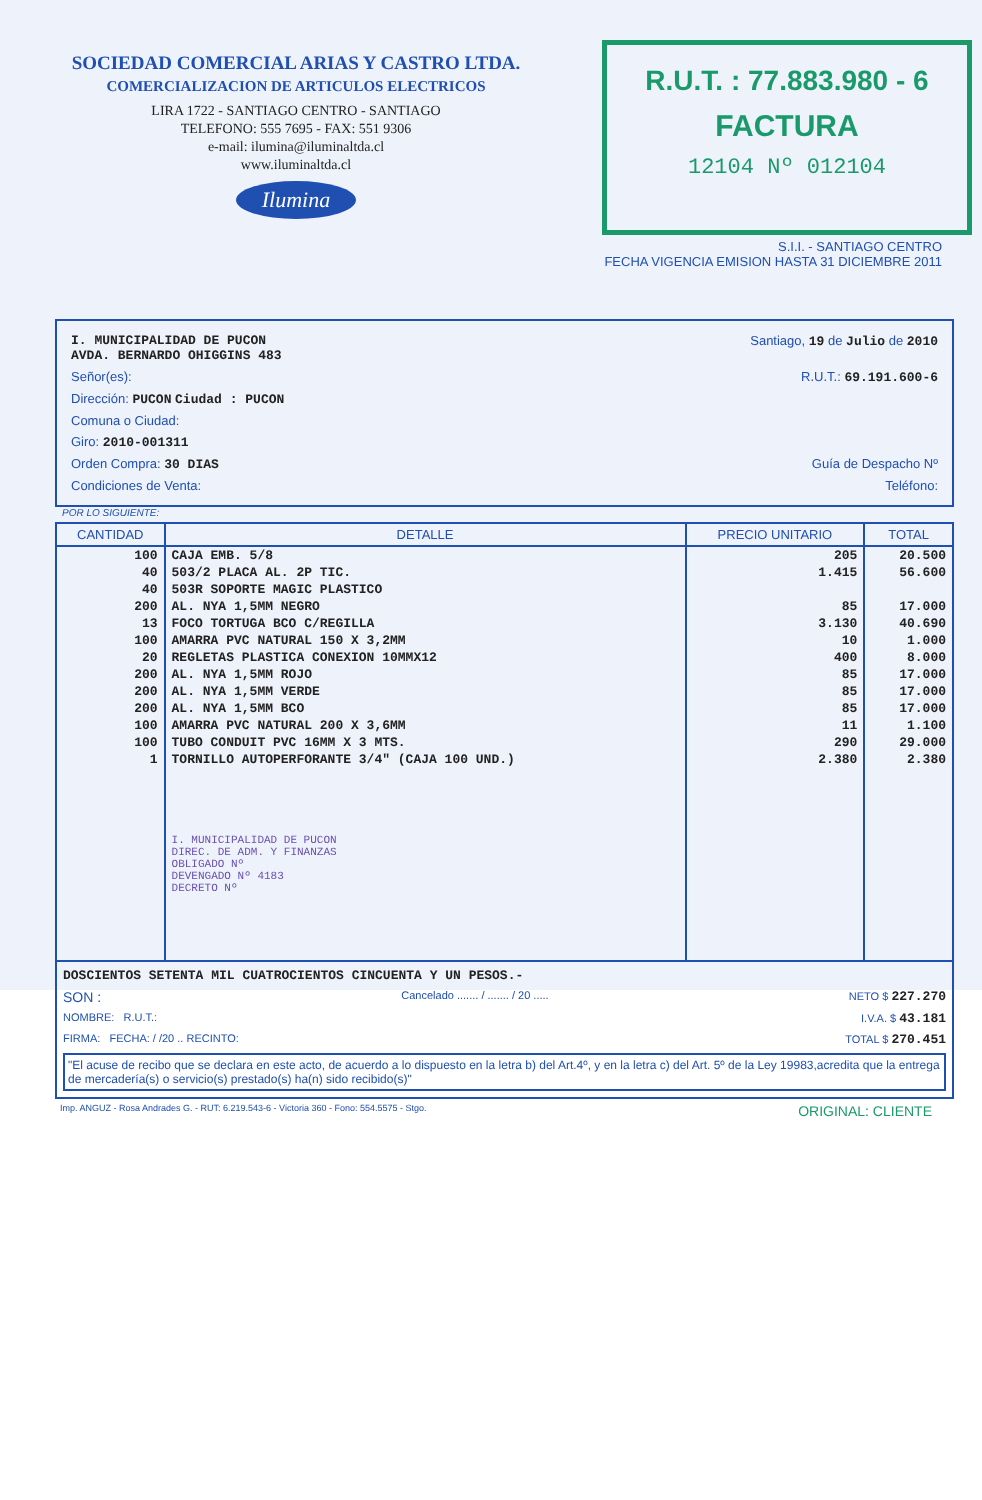SOCIEDAD COMERCIAL ARIAS Y CASTRO LTDA.
COMERCIALIZACION DE ARTICULOS ELECTRICOS
LIRA 1722 - SANTIAGO CENTRO - SANTIAGO
TELEFONO: 555 7695 - FAX: 551 9306
e-mail: ilumina@iluminaltda.cl
www.iluminaltda.cl
Ilumina
R.U.T. : 77.883.980 - 6
FACTURA
12104 Nº 012104
S.I.I. - SANTIAGO CENTRO
FECHA VIGENCIA EMISION HASTA 31 DICIEMBRE 2011
I. MUNICIPALIDAD DE PUCON
AVDA. BERNARDO OHIGGINS 483 Santiago, 19 de Julio de 2010
Señor(es): R.U.T.: 69.191.600-6
Dirección: PUCON Ciudad : PUCON
Comuna o Ciudad:
Giro: 2010-001311
Orden Compra: 30 DIAS Guía de Despacho Nº
Condiciones de Venta: Teléfono:
POR LO SIGUIENTE:
| CANTIDAD | DETALLE | PRECIO UNITARIO | TOTAL |
| --- | --- | --- | --- |
| 100 | CAJA EMB. 5/8 | 205 | 20.500 |
| 40 | 503/2 PLACA AL. 2P TIC. | 1.415 | 56.600 |
| 40 | 503R SOPORTE MAGIC PLASTICO | | |
| 200 | AL. NYA 1,5MM NEGRO | 85 | 17.000 |
| 13 | FOCO TORTUGA BCO C/REGILLA | 3.130 | 40.690 |
| 100 | AMARRA PVC NATURAL 150 X 3,2MM | 10 | 1.000 |
| 20 | REGLETAS PLASTICA CONEXION 10MMX12 | 400 | 8.000 |
| 200 | AL. NYA 1,5MM ROJO | 85 | 17.000 |
| 200 | AL. NYA 1,5MM VERDE | 85 | 17.000 |
| 200 | AL. NYA 1,5MM BCO | 85 | 17.000 |
| 100 | AMARRA PVC NATURAL 200 X 3,6MM | 11 | 1.100 |
| 100 | TUBO CONDUIT PVC 16MM X 3 MTS. | 290 | 29.000 |
| 1 | TORNILLO AUTOPERFORANTE 3/4" (CAJA 100 UND.) | 2.380 | 2.380 |
| | I. MUNICIPALIDAD DE PUCON DIREC. DE ADM. Y FINANZAS OBLIGADO Nº DEVENGADO Nº 4183 DECRETO Nº | | |
DOSCIENTOS SETENTA MIL CUATROCIENTOS CINCUENTA Y UN PESOS.-
SON : Cancelado ....... / ....... / 20 ..... NETO $ 227.270
NOMBRE: R.U.T.: I.V.A. $ 43.181
FIRMA: FECHA: / /20 .. RECINTO: TOTAL $ 270.451
"El acuse de recibo que se declara en este acto, de acuerdo a lo dispuesto en la letra b) del Art.4º, y en la letra c) del Art. 5º de la Ley 19983,acredita que la entrega de mercadería(s) o servicio(s) prestado(s) ha(n) sido recibido(s)"
Imp. ANGUZ - Rosa Andrades G. - RUT: 6.219.543-6 - Victoria 360 - Fono: 554.5575 - Stgo. ORIGINAL: CLIENTE